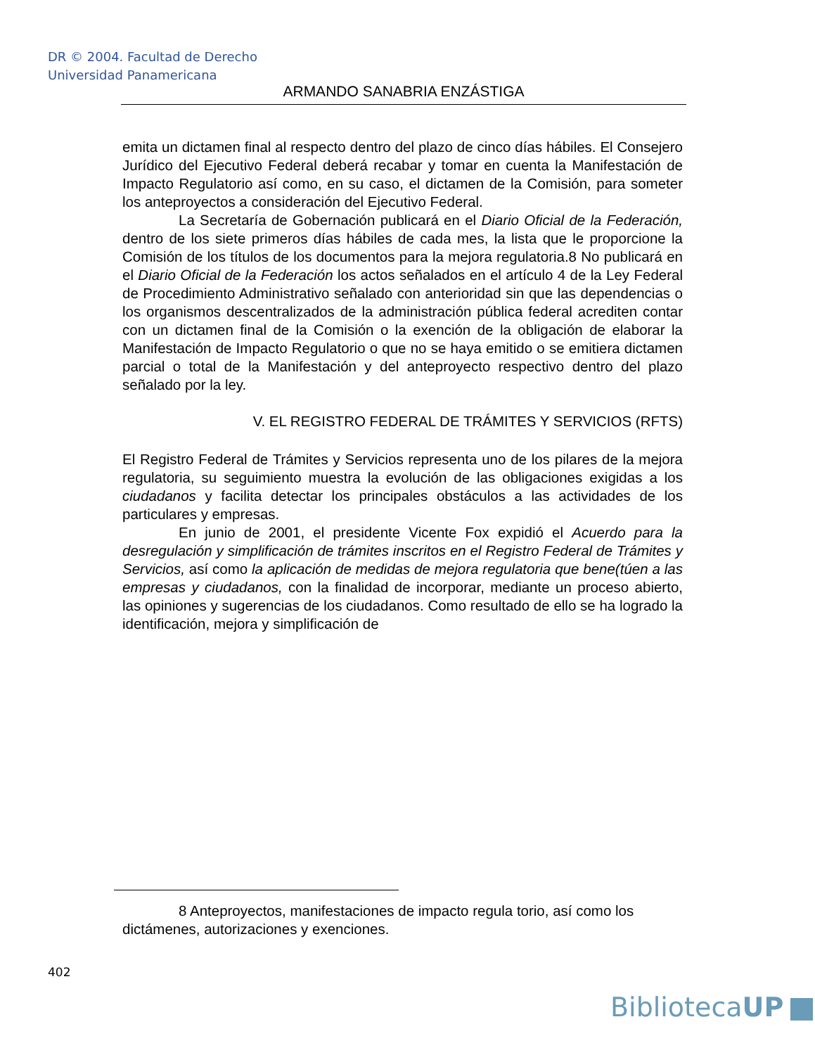DR © 2004. Facultad de Derecho
Universidad Panamericana
ARMANDO SANABRIA ENZÁSTIGA
emita un dictamen final al respecto dentro del plazo de cinco días hábiles. El Consejero Jurídico del Ejecutivo Federal deberá recabar y tomar en cuenta la Manifestación de Impacto Regulatorio así como, en su caso, el dictamen de la Comisión, para someter los anteproyectos a consideración del Ejecutivo Federal.
La Secretaría de Gobernación publicará en el Diario Oficial de la Federación, dentro de los siete primeros días hábiles de cada mes, la lista que le proporcione la Comisión de los títulos de los documentos para la mejora regulatoria.8 No publicará en el Diario Oficial de la Federación los actos señalados en el artículo 4 de la Ley Federal de Procedimiento Administrativo señalado con anterioridad sin que las dependencias o los organismos descentralizados de la administración pública federal acrediten contar con un dictamen final de la Comisión o la exención de la obligación de elaborar la Manifestación de Impacto Regulatorio o que no se haya emitido o se emitiera dictamen parcial o total de la Manifestación y del anteproyecto respectivo dentro del plazo señalado por la ley.
V. EL REGISTRO FEDERAL DE TRÁMITES Y SERVICIOS (RFTS)
El Registro Federal de Trámites y Servicios representa uno de los pilares de la mejora regulatoria, su seguimiento muestra la evolución de las obligaciones exigidas a los ciudadanos y facilita detectar los principales obstáculos a las actividades de los particulares y empresas.
En junio de 2001, el presidente Vicente Fox expidió el Acuerdo para la desregulación y simplificación de trámites inscritos en el Registro Federal de Trámites y Servicios, así como la aplicación de medidas de mejora regulatoria que bene(túen a las empresas y ciudadanos, con la finalidad de incorporar, mediante un proceso abierto, las opiniones y sugerencias de los ciudadanos. Como resultado de ello se ha logrado la identificación, mejora y simplificación de
8 Anteproyectos, manifestaciones de impacto regula torio, así como los dictámenes, autorizaciones y exenciones.
402
BibliotecaUP